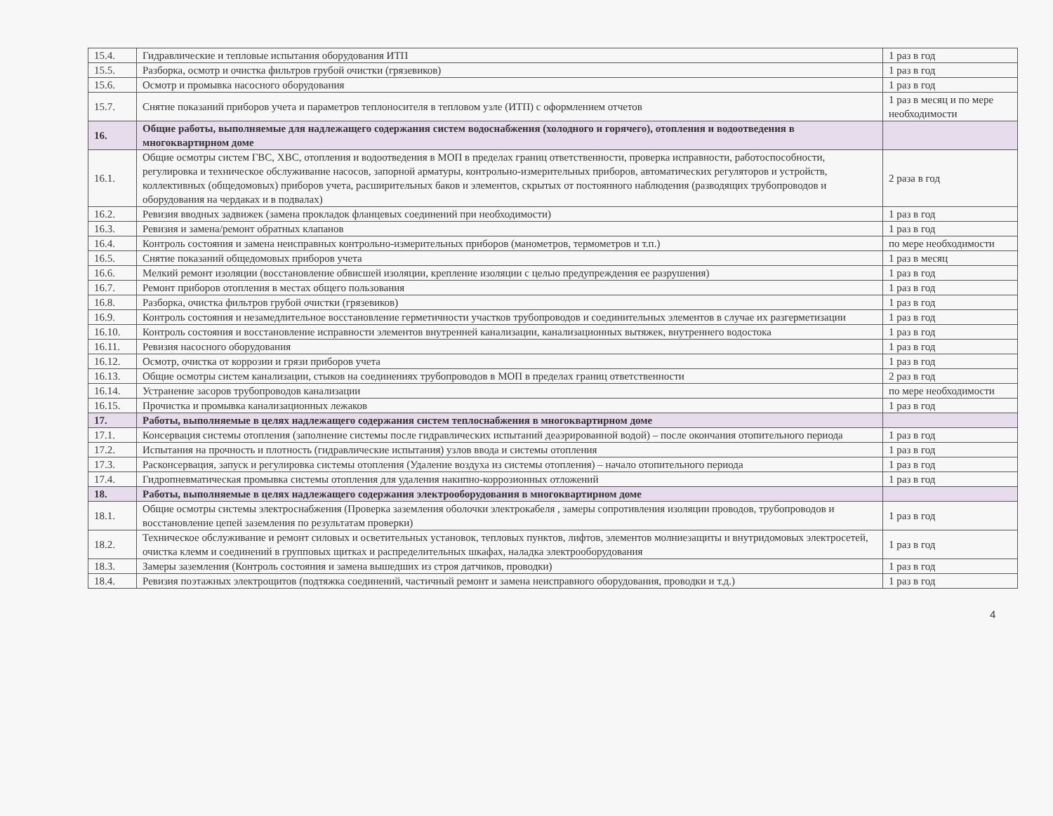| 15.4. | Гидравлические и тепловые испытания оборудования ИТП | 1 раз в год |
| 15.5. | Разборка, осмотр и очистка фильтров грубой очистки (грязевиков) | 1 раз в год |
| 15.6. | Осмотр и промывка насосного оборудования | 1 раз в год |
| 15.7. | Снятие показаний приборов учета и параметров теплоносителя в тепловом узле (ИТП) с оформлением отчетов | 1 раз в месяц и по мере необходимости |
| 16. | Общие работы, выполняемые для надлежащего содержания систем водоснабжения (холодного и горячего), отопления и водоотведения в многоквартирном доме | |
| 16.1. | Общие осмотры систем ГВС, ХВС, отопления и водоотведения в МОП в пределах границ ответственности, проверка исправности, работоспособности, регулировка и техническое обслуживание насосов, запорной арматуры, контрольно-измерительных приборов, автоматических регуляторов и устройств, коллективных (общедомовых) приборов учета, расширительных баков и элементов, скрытых от постоянного наблюдения (разводящих трубопроводов и оборудования на чердаках и в подвалах) | 2 раза в год |
| 16.2. | Ревизия вводных задвижек (замена прокладок фланцевых соединений при необходимости) | 1 раз в год |
| 16.3. | Ревизия и замена/ремонт обратных клапанов | 1 раз в год |
| 16.4. | Контроль состояния и замена неисправных контрольно-измерительных приборов (манометров, термометров и т.п.) | по мере необходимости |
| 16.5. | Снятие показаний общедомовых приборов учета | 1 раз в месяц |
| 16.6. | Мелкий ремонт изоляции (восстановление обвисшей изоляции, крепление изоляции с целью предупреждения ее разрушения) | 1 раз в год |
| 16.7. | Ремонт приборов отопления в местах общего пользования | 1 раз в год |
| 16.8. | Разборка, очистка фильтров грубой очистки (грязевиков) | 1 раз в год |
| 16.9. | Контроль состояния и незамедлительное восстановление герметичности участков трубопроводов и соединительных элементов в случае их разгерметизации | 1 раз в год |
| 16.10. | Контроль состояния и восстановление исправности элементов внутренней канализации, канализационных вытяжек, внутреннего водостока | 1 раз в год |
| 16.11. | Ревизия насосного оборудования | 1 раз в год |
| 16.12. | Осмотр, очистка от коррозии и грязи приборов учета | 1 раз в год |
| 16.13. | Общие осмотры систем канализации, стыков на соединениях трубопроводов в МОП в пределах границ ответственности | 2 раз в год |
| 16.14. | Устранение засоров трубопроводов канализации | по мере необходимости |
| 16.15. | Прочистка и промывка канализационных лежаков | 1 раз в год |
| 17. | Работы, выполняемые в целях надлежащего содержания систем теплоснабжения в многоквартирном доме | |
| 17.1. | Консервация системы отопления (заполнение системы после гидравлических испытаний деаэрированной водой) – после окончания отопительного периода | 1 раз в год |
| 17.2. | Испытания на прочность и плотность (гидравлические испытания) узлов ввода и системы отопления | 1 раз в год |
| 17.3. | Расконсервация, запуск и регулировка системы отопления (Удаление воздуха из системы отопления) – начало отопительного периода | 1 раз в год |
| 17.4. | Гидропневматическая промывка системы отопления для удаления накипно-коррозионных отложений | 1 раз в год |
| 18. | Работы, выполняемые в целях надлежащего содержания электрооборудования в многоквартирном доме | |
| 18.1. | Общие осмотры системы электроснабжения (Проверка заземления оболочки электрокабеля , замеры сопротивления изоляции проводов, трубопроводов и восстановление цепей заземления по результатам проверки) | 1 раз в год |
| 18.2. | Техническое обслуживание и ремонт силовых и осветительных установок, тепловых пунктов, лифтов, элементов молниезащиты и внутридомовых электросетей, очистка клемм и соединений в групповых щитках и распределительных шкафах, наладка электрооборудования | 1 раз в год |
| 18.3. | Замеры заземления (Контроль состояния и замена вышедших из строя датчиков, проводки) | 1 раз в год |
| 18.4. | Ревизия поэтажных электрощитов (подтяжка соединений, частичный ремонт и замена неисправного оборудования, проводки и т.д.) | 1 раз в год |
4